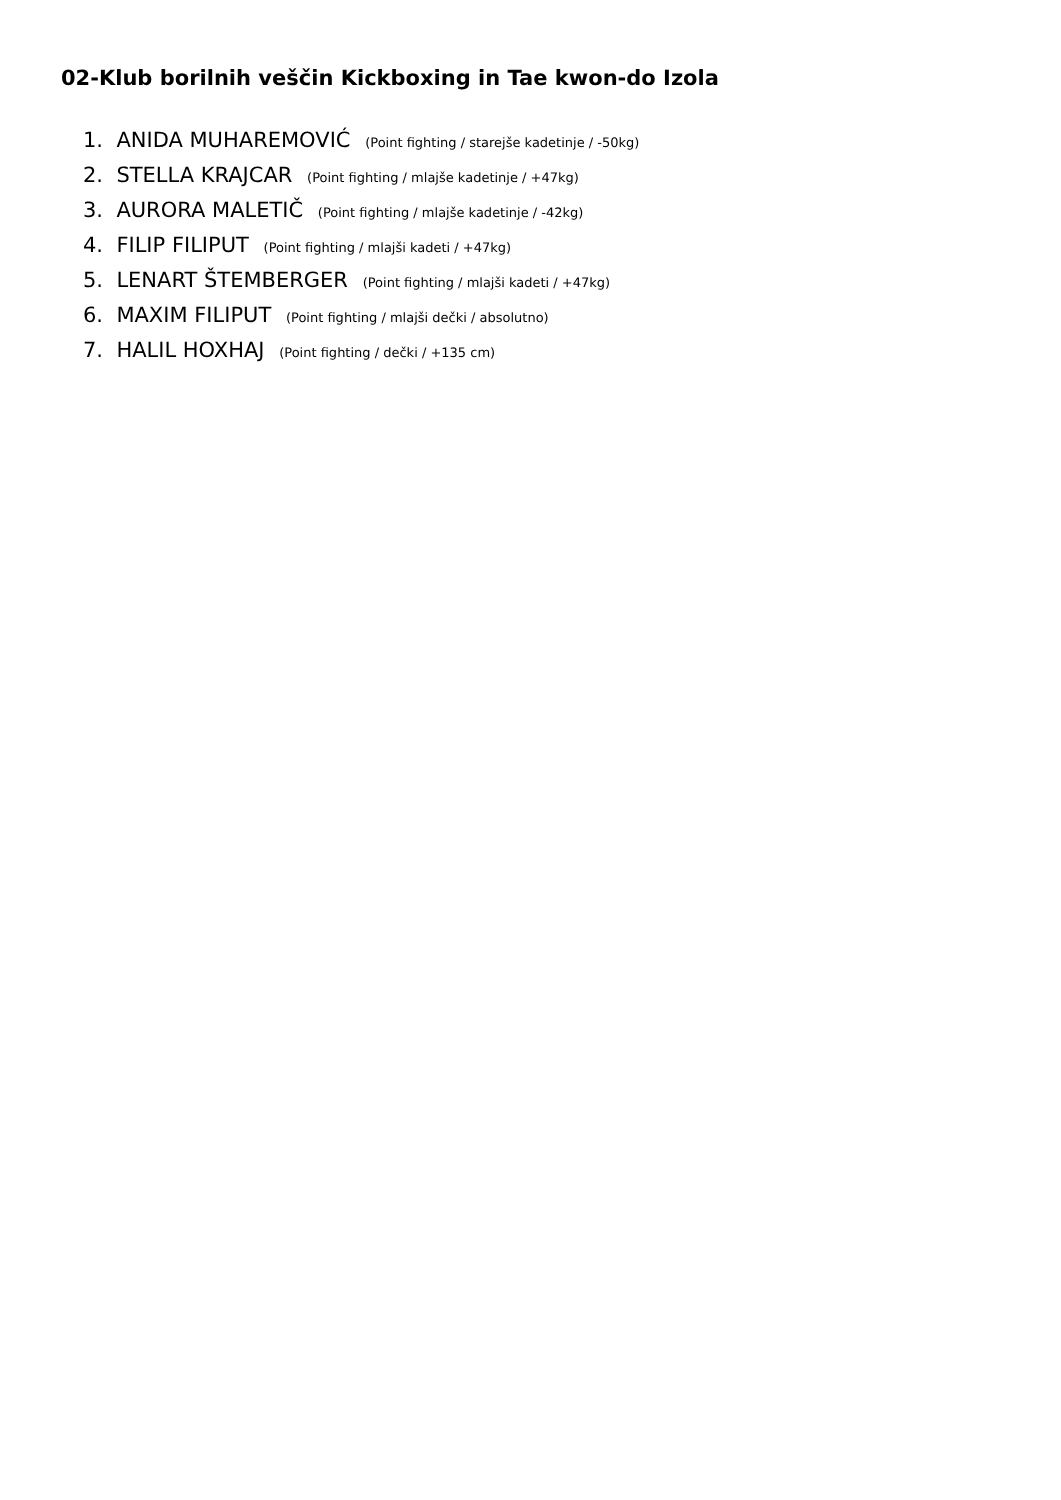02-Klub borilnih veščin Kickboxing in Tae kwon-do Izola
1. ANIDA MUHAREMOVIĆ (Point fighting / starejše kadetinje / -50kg)
2. STELLA KRAJCAR (Point fighting / mlajše kadetinje / +47kg)
3. AURORA MALETIČ (Point fighting / mlajše kadetinje / -42kg)
4. FILIP FILIPUT (Point fighting / mlajši kadeti / +47kg)
5. LENART ŠTEMBERGER (Point fighting / mlajši kadeti / +47kg)
6. MAXIM FILIPUT (Point fighting / mlajši dečki / absolutno)
7. HALIL HOXHAJ (Point fighting / dečki / +135 cm)